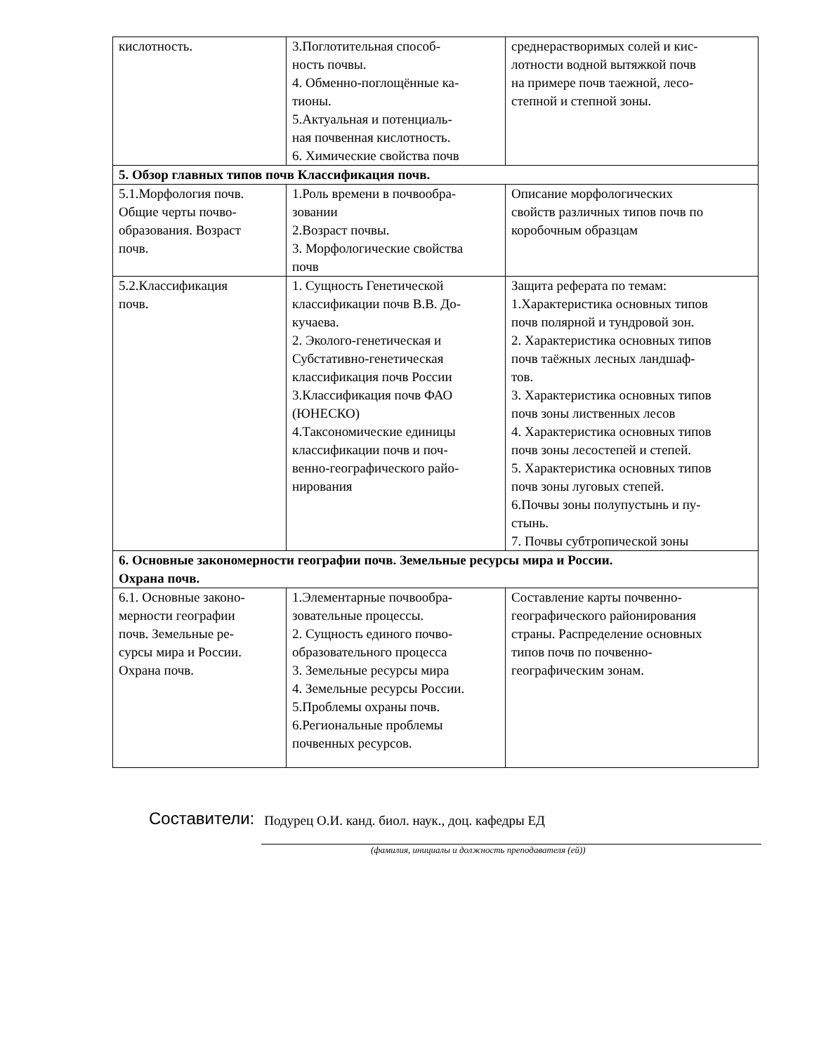| кислотность. | 3.Поглотительная способ- ность почвы. 4. Обменно-поглощённые ка- тионы. 5.Актуальная и потенциаль- ная почвенная кислотность. 6. Химические свойства почв | среднерастворимых солей и кис- лотности водной вытяжкой почв на примере почв таежной, лесо- степной и степной зоны. |
| 5. Обзор главных типов почв Классификация почв. | | |
| 5.1.Морфология почв. Общие черты почво- образования. Возраст почв. | 1.Роль времени в почвообра- зовании 2.Возраст почвы. 3. Морфологические свойства почв | Описание морфологических свойств различных типов почв по коробочным образцам |
| 5.2.Классификация почв. | 1. Сущность Генетической классификации почв В.В. До- кучаева. 2. Эколого-генетическая и Субстативно-генетическая классификация почв России 3.Классификация почв ФАО (ЮНЕСКО) 4.Таксономические единицы классификации почв и поч- венно-географического райо- нирования | Защита реферата по темам: 1.Характеристика основных типов почв полярной и тундровой зон. 2. Характеристика основных типов почв таёжных лесных ландшаф- тов. 3. Характеристика основных типов почв зоны лиственных лесов 4. Характеристика основных типов почв зоны лесостепей и степей. 5. Характеристика основных типов почв зоны луговых степей. 6.Почвы зоны полупустынь и пу- стынь. 7. Почвы субтропической зоны |
| 6. Основные закономерности географии почв. Земельные ресурсы мира и России. Охрана почв. | | |
| 6.1. Основные законо- мерности географии почв. Земельные ре- сурсы мира и России. Охрана почв. | 1.Элементарные почвообра- зовательные процессы. 2. Сущность единого почво- образовательного процесса 3. Земельные ресурсы мира 4. Земельные ресурсы России. 5.Проблемы охраны почв. 6.Региональные проблемы почвенных ресурсов. | Составление карты почвенно- географического районирования страны. Распределение основных типов почв по почвенно- географическим зонам. |
Составители: Подурец О.И. канд. биол. наук., доц. кафедры ЕД
(фамилия, инициалы и должность преподавателя (ей))